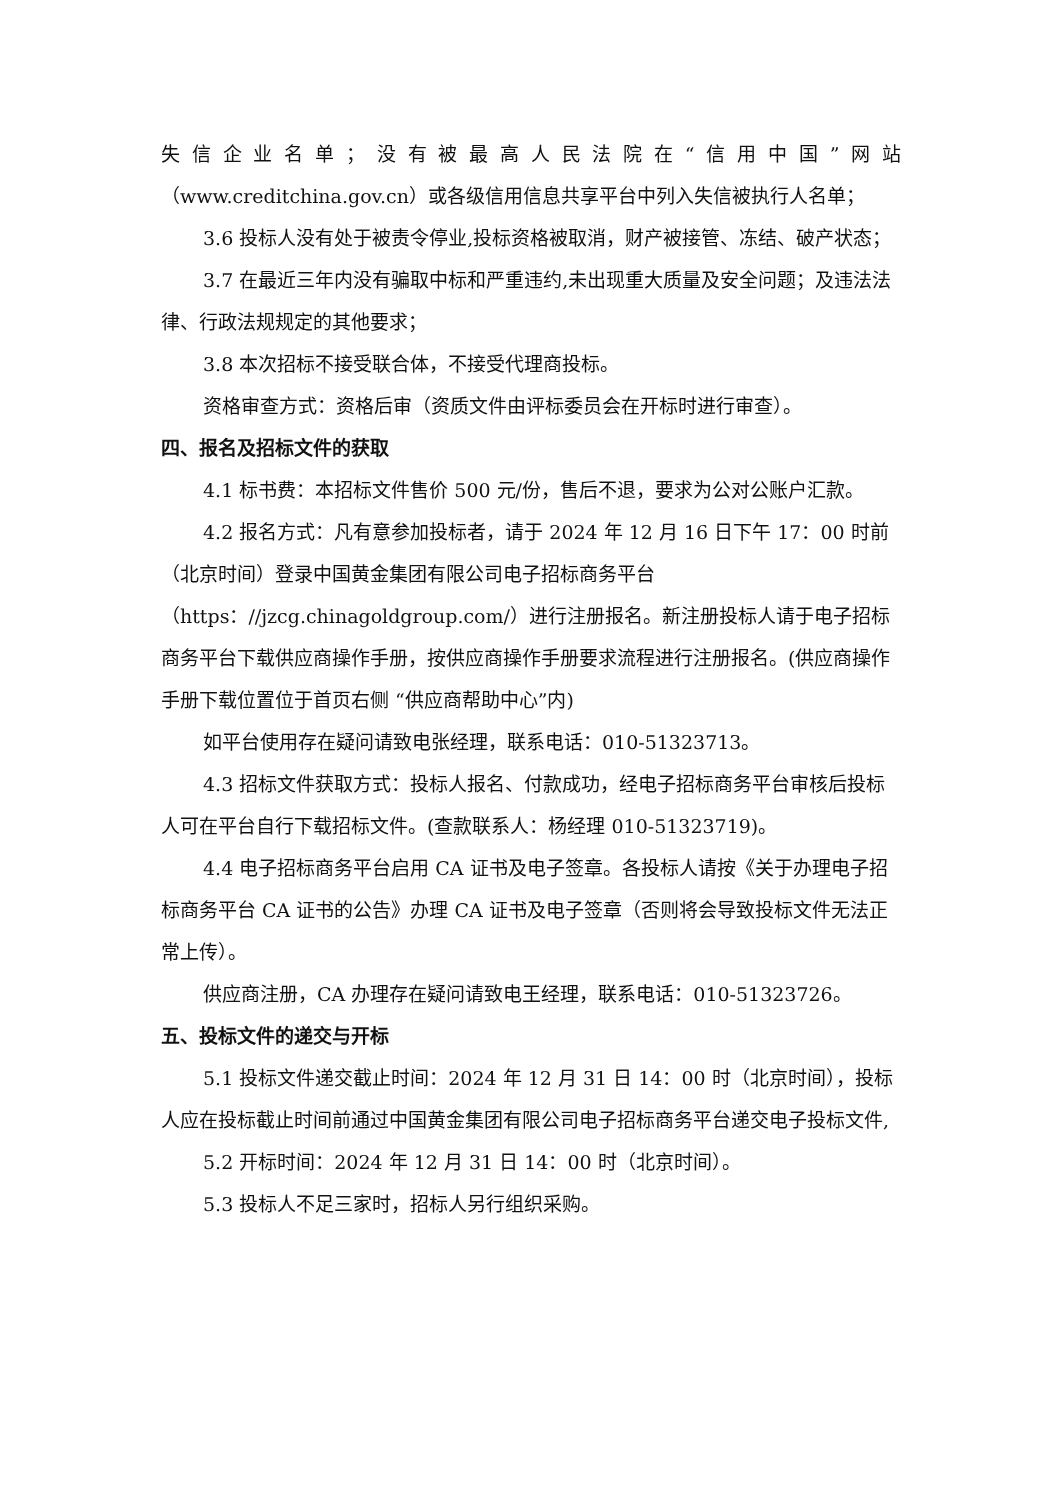失信企业名单；没有被最高人民法院在“信用中国”网站
（www.creditchina.gov.cn）或各级信用信息共享平台中列入失信被执行人名单；
3.6 投标人没有处于被责令停业,投标资格被取消，财产被接管、冻结、破产状态；
3.7 在最近三年内没有骗取中标和严重违约,未出现重大质量及安全问题；及违法法律、行政法规规定的其他要求；
3.8 本次招标不接受联合体，不接受代理商投标。
资格审查方式：资格后审（资质文件由评标委员会在开标时进行审查）。
四、报名及招标文件的获取
4.1 标书费：本招标文件售价 500 元/份，售后不退，要求为公对公账户汇款。
4.2 报名方式：凡有意参加投标者，请于 2024 年 12 月 16 日下午 17：00 时前（北京时间）登录中国黄金集团有限公司电子招标商务平台（https：//jzcg.chinagoldgroup.com/）进行注册报名。新注册投标人请于电子招标商务平台下载供应商操作手册，按供应商操作手册要求流程进行注册报名。(供应商操作手册下载位置位于首页右侧 “供应商帮助中心”内)
如平台使用存在疑问请致电张经理，联系电话：010-51323713。
4.3 招标文件获取方式：投标人报名、付款成功，经电子招标商务平台审核后投标人可在平台自行下载招标文件。(查款联系人：杨经理 010-51323719)。
4.4 电子招标商务平台启用 CA 证书及电子签章。各投标人请按《关于办理电子招标商务平台 CA 证书的公告》办理 CA 证书及电子签章（否则将会导致投标文件无法正常上传）。
供应商注册，CA 办理存在疑问请致电王经理，联系电话：010-51323726。
五、投标文件的递交与开标
5.1 投标文件递交截止时间：2024 年 12 月 31 日 14：00 时（北京时间），投标人应在投标截止时间前通过中国黄金集团有限公司电子招标商务平台递交电子投标文件,
5.2 开标时间：2024 年 12 月 31 日 14：00 时（北京时间）。
5.3 投标人不足三家时，招标人另行组织采购。